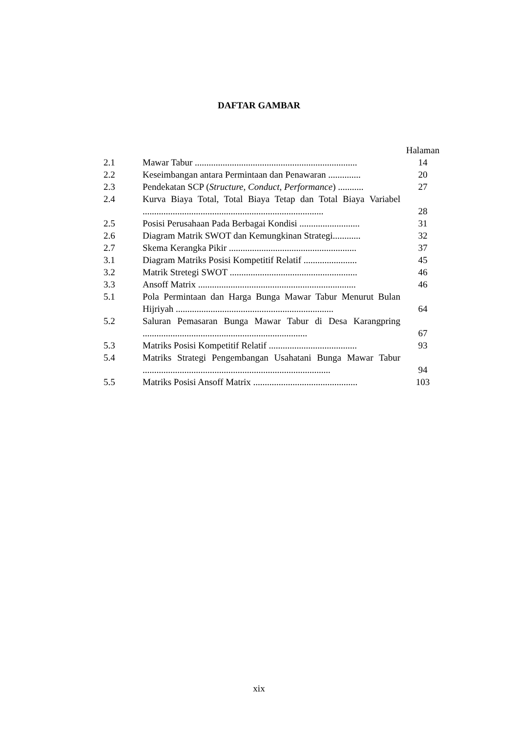DAFTAR GAMBAR
| | | Halaman |
| --- | --- | --- |
| 2.1 | Mawar Tabur ...................................................................... | 14 |
| 2.2 | Keseimbangan antara Permintaan dan Penawaran .............. | 20 |
| 2.3 | Pendekatan SCP ( Structure , Conduct , Performance ) ........... | 27 |
| 2.4 | Kurva Biaya Total, Total Biaya Tetap dan Total Biaya Variabel .............................................................................. | 28 |
| 2.5 | Posisi Perusahaan Pada Berbagai Kondisi .......................... | 31 |
| 2.6 | Diagram Matrik SWOT dan Kemungkinan Strategi............ | 32 |
| 2.7 | Skema Kerangka Pikir ....................................................... | 37 |
| 3.1 | Diagram Matriks Posisi Kompetitif Relatif ....................... | 45 |
| 3.2 | Matrik Stretegi SWOT ....................................................... | 46 |
| 3.3 | Ansoff Matrix .................................................................... | 46 |
| 5.1 | Pola Permintaan dan Harga Bunga Mawar Tabur Menurut Bulan Hijriyah .................................................................... | 64 |
| 5.2 | Saluran Pemasaran Bunga Mawar Tabur di Desa Karangpring ....................................................................... | 67 |
| 5.3 | Matriks Posisi Kompetitif Relatif ...................................... | 93 |
| 5.4 | Matriks Strategi Pengembangan Usahatani Bunga Mawar Tabur ................................................................................. | 94 |
| 5.5 | Matriks Posisi Ansoff Matrix ............................................. | 103 |
xix